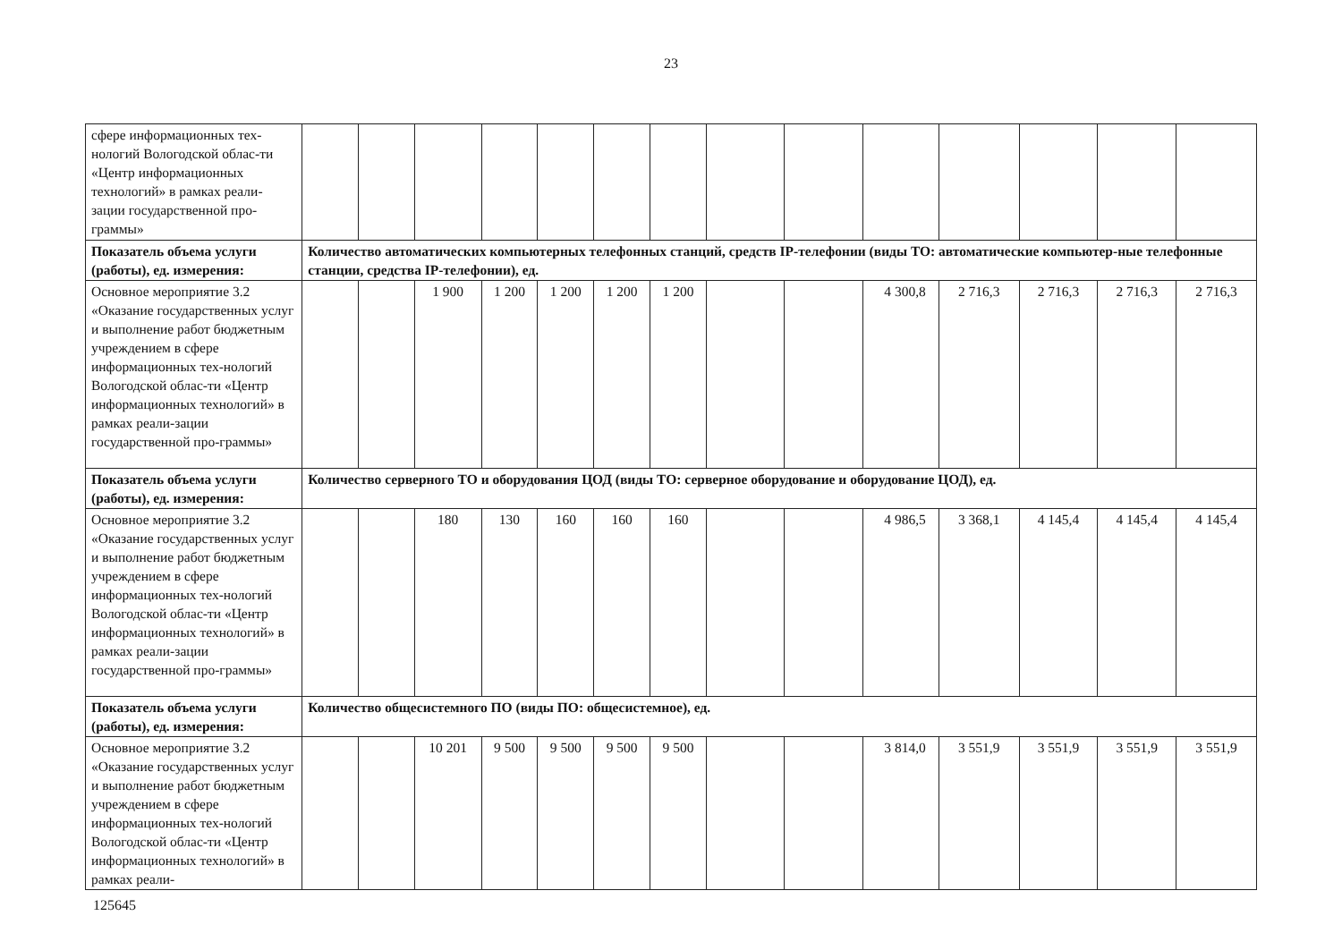23
| сфере информационных тех-нологий Вологодской облас-ти «Центр информационных технологий» в рамках реали-зации государственной про-граммы» | | | | | | | | | | | | | | |
| Показатель объема услуги (работы), ед. измерения: | Количество автоматических компьютерных телефонных станций, средств IP-телефонии (виды ТО: автоматические компьютер-ные телефонные станции, средства IP-телефонии), ед. | | | | | | | | | | | | | |
| Основное мероприятие 3.2 «Оказание государственных услуг и выполнение работ бюджетным учреждением в сфере информационных тех-нологий Вологодской облас-ти «Центр информационных технологий» в рамках реали-зации государственной про-граммы» | | | 1 900 | 1 200 | 1 200 | 1 200 | 1 200 | | | 4 300,8 | 2 716,3 | 2 716,3 | 2 716,3 | 2 716,3 |
| Показатель объема услуги (работы), ед. измерения: | Количество серверного ТО и оборудования ЦОД (виды ТО: серверное оборудование и оборудование ЦОД), ед. | | | | | | | | | | | | | |
| Основное мероприятие 3.2 «Оказание государственных услуг и выполнение работ бюджетным учреждением в сфере информационных тех-нологий Вологодской облас-ти «Центр информационных технологий» в рамках реали-зации государственной про-граммы» | | | 180 | 130 | 160 | 160 | 160 | | | 4 986,5 | 3 368,1 | 4 145,4 | 4 145,4 | 4 145,4 |
| Показатель объема услуги (работы), ед. измерения: | Количество общесистемного ПО (виды ПО: общесистемное), ед. | | | | | | | | | | | | | |
| Основное мероприятие 3.2 «Оказание государственных услуг и выполнение работ бюджетным учреждением в сфере информационных тех-нологий Вологодской облас-ти «Центр информационных технологий» в рамках реали- | | | 10 201 | 9 500 | 9 500 | 9 500 | 9 500 | | | 3 814,0 | 3 551,9 | 3 551,9 | 3 551,9 | 3 551,9 |
125645